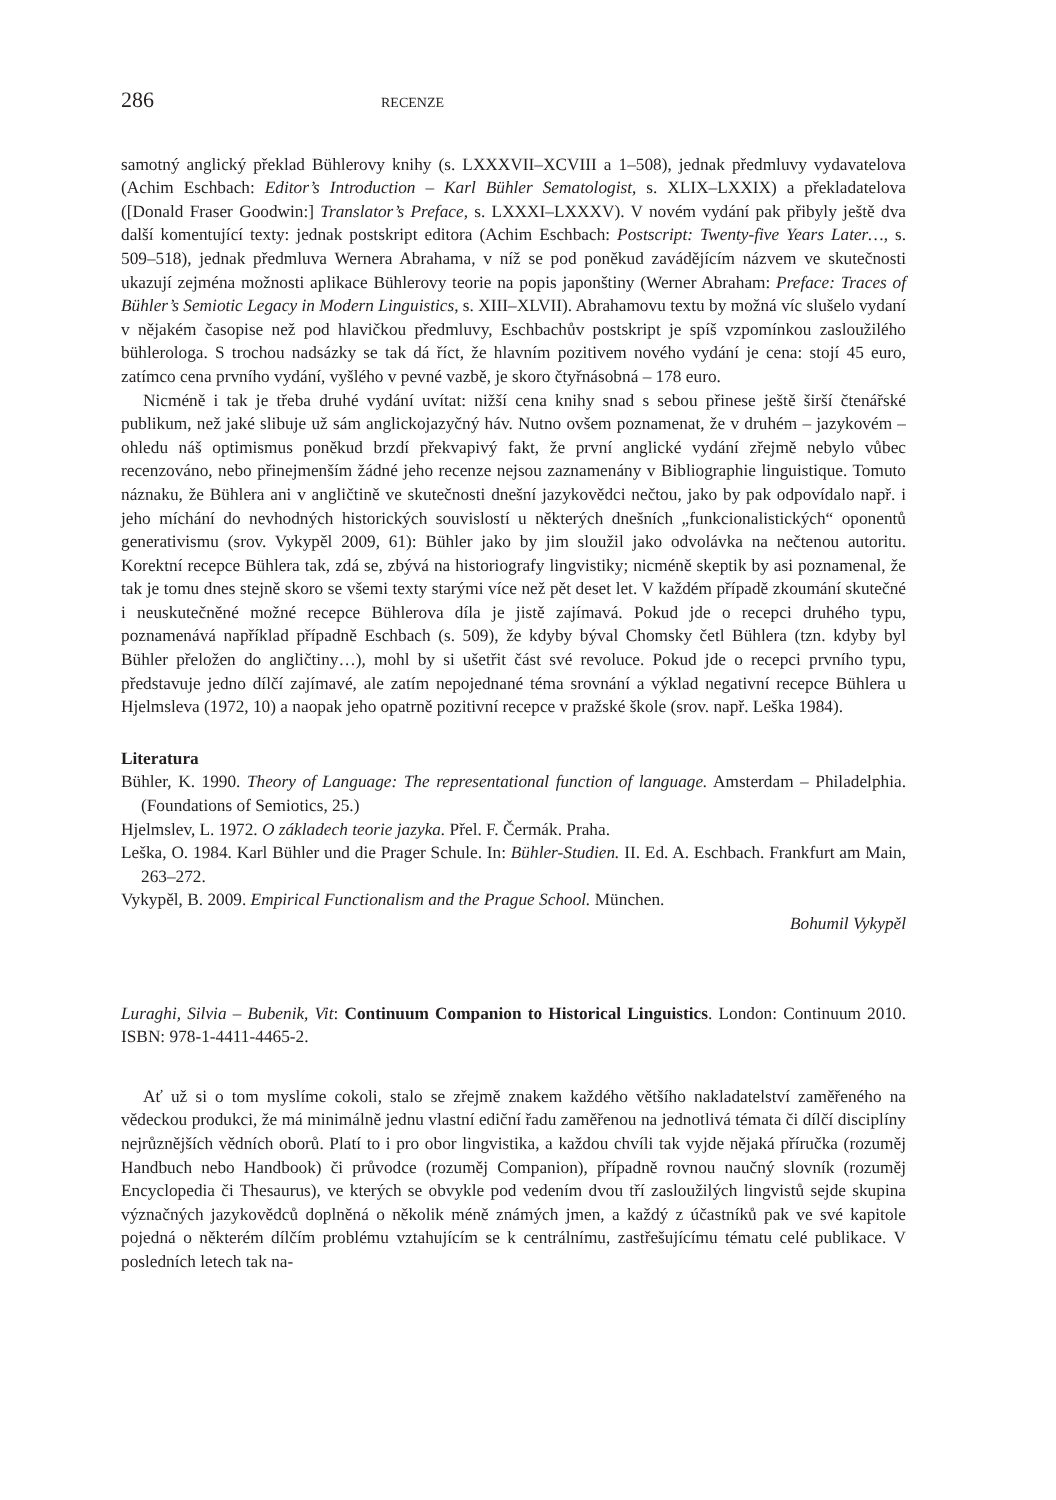286 RECENZE
samotný anglický překlad Bühlerovy knihy (s. LXXXVII–XCVIII a 1–508), jednak předmluvy vydavatelova (Achim Eschbach: Editor’s Introduction – Karl Bühler Sematologist, s. XLIX–LXXIX) a překladatelova ([Donald Fraser Goodwin:] Translator’s Preface, s. LXXXI–LXXXV). V novém vydání pak přibyly ještě dva další komentující texty: jednak postskript editora (Achim Eschbach: Postscript: Twenty-five Years Later…, s. 509–518), jednak předmluva Wernera Abrahama, v níž se pod poněkud zavádějícím názvem ve skutečnosti ukazují zejména možnosti aplikace Bühlerovy teorie na popis japonštiny (Werner Abraham: Preface: Traces of Bühler’s Semiotic Legacy in Modern Linguistics, s. XIII–XLVII). Abrahamovu textu by možná víc slušelo vydaní v nějakém časopise než pod hlavičkou předmluvy, Eschbachův postskript je spíš vzpomínkou zasloužilého bühlerologa. S trochou nadsázky se tak dá říct, že hlavním pozitivem nového vydání je cena: stojí 45 euro, zatímco cena prvního vydání, vyšlého v pevné vazbě, je skoro čtyřnásobná – 178 euro.
Nicméně i tak je třeba druhé vydání uvítat: nižší cena knihy snad s sebou přinese ještě širší čtenářské publikum, než jaké slibuje už sám anglickojazyčný háv. Nutno ovšem poznamenat, že v druhém – jazykovém – ohledu náš optimismus poněkud brzdí překvapivý fakt, že první anglické vydání zřejmě nebylo vůbec recenzováno, nebo přinejmenším žádné jeho recenze nejsou zaznamenány v Bibliographie linguistique. Tomuto náznaku, že Bühlera ani v angličtině ve skutečnosti dnešní jazykovědci nečtou, jako by pak odpovídalo např. i jeho míchání do nevhodných historických souvislostí u některých dnešních „funkcionalistických“ oponentů generativismu (srov. Vykypěl 2009, 61): Bühler jako by jim sloužil jako odvolávka na nečtenou autoritu. Korektní recepce Bühlera tak, zdá se, zbývá na historiografy lingvistiky; nicméně skeptik by asi poznamenal, že tak je tomu dnes stejně skoro se všemi texty starými více než pět deset let. V každém případě zkoumání skutečné i neuskutečněné možné recepce Bühlerova díla je jistě zajímavá. Pokud jde o recepci druhého typu, poznamenává například případně Eschbach (s. 509), že kdyby býval Chomsky četl Bühlera (tzn. kdyby byl Bühler přeložen do angličtiny…), mohl by si ušetřit část své revoluce. Pokud jde o recepci prvního typu, představuje jedno dílčí zajímavé, ale zatím nepojednané téma srovnání a výklad negativní recepce Bühlera u Hjelmsleva (1972, 10) a naopak jeho opatrně pozitivní recepce v pražské škole (srov. např. Leška 1984).
Literatura
Bühler, K. 1990. Theory of Language: The representational function of language. Amsterdam – Philadelphia. (Foundations of Semiotics, 25.)
Hjelmslev, L. 1972. O základech teorie jazyka. Přel. F. Čermák. Praha.
Leška, O. 1984. Karl Bühler und die Prager Schule. In: Bühler-Studien. II. Ed. A. Eschbach. Frankfurt am Main, 263–272.
Vykypěl, B. 2009. Empirical Functionalism and the Prague School. München.
Bohumil Vykypěl
Luraghi, Silvia – Bubenik, Vit: Continuum Companion to Historical Linguistics. London: Continuum 2010. ISBN: 978-1-4411-4465-2.
Ať už si o tom myslíme cokoli, stalo se zřejmě znakem každého většího nakladatelství zaměřeného na vědeckou produkci, že má minimálně jednu vlastní ediční řadu zaměřenou na jednotlivá témata či dílčí disciplíny nejrůznějších vědních oborů. Platí to i pro obor lingvistika, a každou chvíli tak vyjde nějaká příručka (rozuměj Handbuch nebo Handbook) či průvodce (rozuměj Companion), případně rovnou naučný slovník (rozuměj Encyclopedia či Thesaurus), ve kterých se obvykle pod vedením dvou tří zasloužilých lingvistů sejde skupina význačných jazykovědců doplněná o několik méně známých jmen, a každý z účastníků pak ve své kapitole pojedná o některém dílčím problému vztahujícím se k centrálnímu, zastřešujícímu tématu celé publikace. V posledních letech tak na-